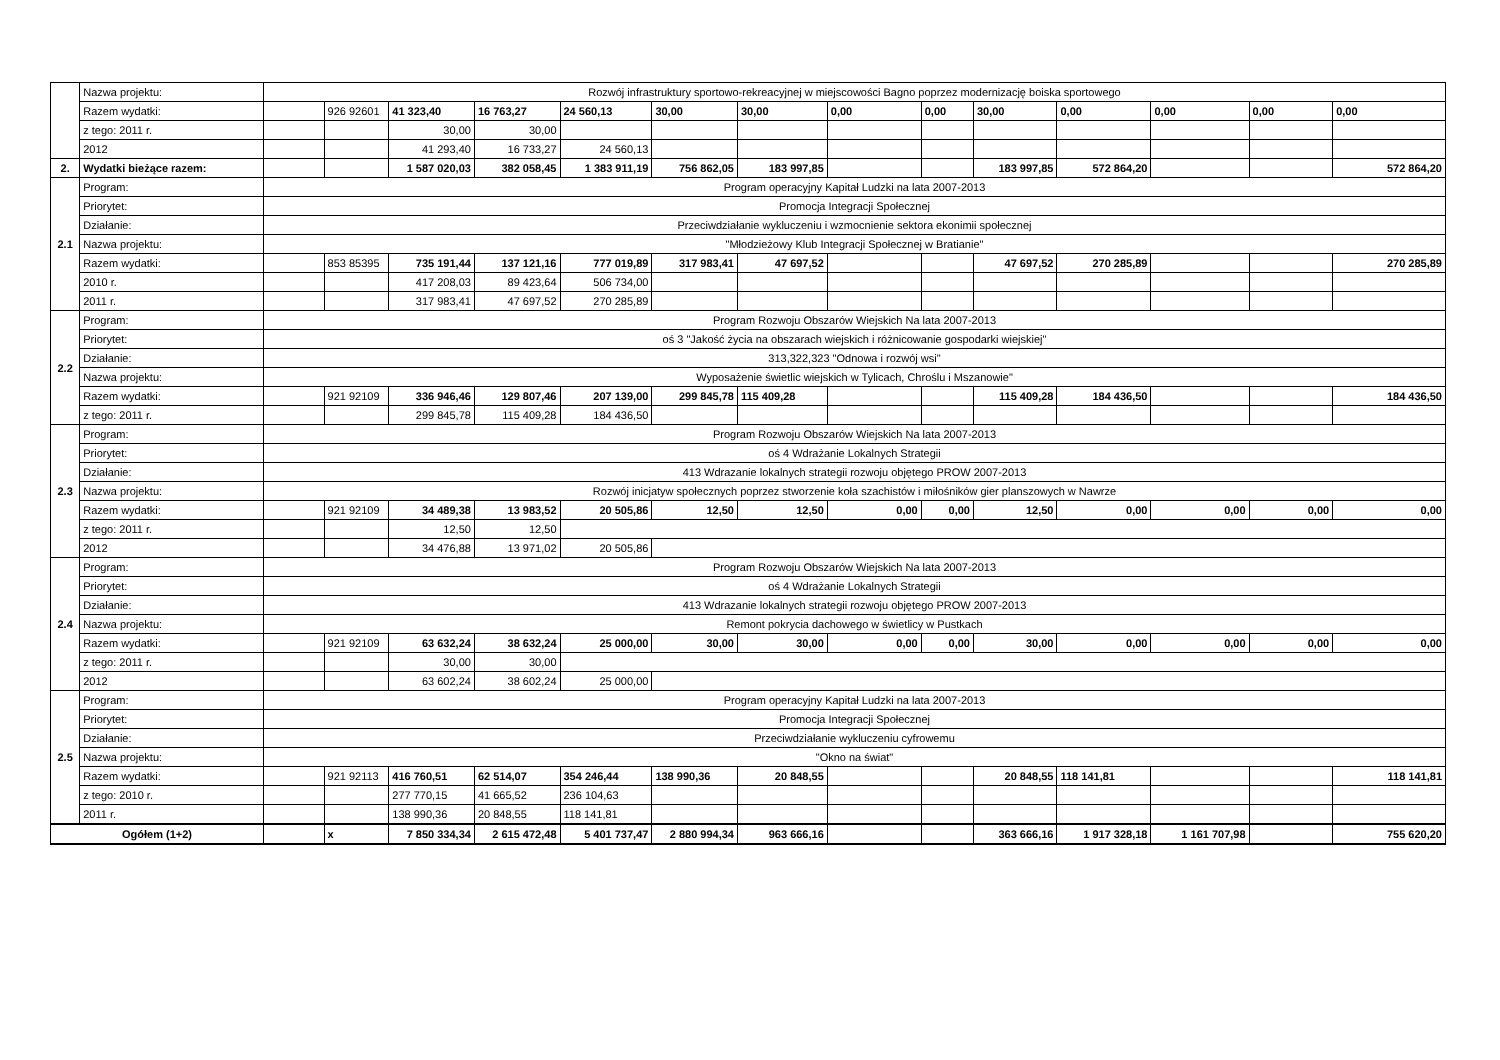| | Nazwa projektu: | Rozwój infrastruktury sportowo-rekreacyjnej w miejscowości Bagno poprzez modernizację boiska sportowego | | | | | | | | | | | | | |
| | Razem wydatki: | | 926 92601 | 41 323,40 | 16 763,27 | 24 560,13 | 30,00 | 30,00 | 0,00 | 0,00 | 30,00 | 0,00 | 0,00 | 0,00 | 0,00 |
| | z tego: 2011 r. | | | 30,00 | 30,00 | | | | | | | | | | |
| | 2012 | | | 41 293,40 | 16 733,27 | 24 560,13 | | | | | | | | | |
| 2. | Wydatki bieżące razem: | | | 1 587 020,03 | 382 058,45 | 1 383 911,19 | 756 862,05 | 183 997,85 | | | 183 997,85 | 572 864,20 | | | 572 864,20 |
| 2.1 | Program: | Program operacyjny Kapitał Ludzki na lata 2007-2013 | | | | | | | | | | | | | |
| | Priorytet: | Promocja Integracji Społecznej | | | | | | | | | | | | | |
| | Działanie: | Przeciwdziałanie wykluczeniu i wzmocnienie sektora ekonimii społecznej | | | | | | | | | | | | | |
| | Nazwa projektu: | "Młodzieżowy Klub Integracji Społecznej w Bratianie" | | | | | | | | | | | | | |
| | Razem wydatki: | | 853 85395 | 735 191,44 | 137 121,16 | 777 019,89 | 317 983,41 | 47 697,52 | | | 47 697,52 | 270 285,89 | | | 270 285,89 |
| | 2010 r. | | | 417 208,03 | 89 423,64 | 506 734,00 | | | | | | | | | |
| | 2011 r. | | | 317 983,41 | 47 697,52 | 270 285,89 | | | | | | | | | |
| 2.2 | Program: | Program Rozwoju Obszarów Wiejskich Na lata 2007-2013 | | | | | | | | | | | | | |
| | Priorytet: | oś 3 "Jakość życia na obszarach wiejskich i różnicowanie gospodarki wiejskiej" | | | | | | | | | | | | | |
| | Działanie: | 313,322,323 "Odnowa i rozwój wsi" | | | | | | | | | | | | | |
| | Nazwa projektu: | Wyposażenie świetlic wiejskich w Tylicach, Chroślu i Mszanowie" | | | | | | | | | | | | | |
| | Razem wydatki: | | 921 92109 | 336 946,46 | 129 807,46 | 207 139,00 | 299 845,78 | 115 409,28 | | | 115 409,28 | 184 436,50 | | | 184 436,50 |
| | z tego: 2011 r. | | | 299 845,78 | 115 409,28 | 184 436,50 | | | | | | | | | |
| 2.3 | Program: | Program Rozwoju Obszarów Wiejskich Na lata 2007-2013 | | | | | | | | | | | | | |
| | Priorytet: | oś 4 Wdrażanie Lokalnych Strategii | | | | | | | | | | | | | |
| | Działanie: | 413 Wdrazanie lokalnych strategii rozwoju objętego PROW 2007-2013 | | | | | | | | | | | | | |
| | Nazwa projektu: | Rozwój inicjatyw społecznych poprzez stworzenie koła szachistów i miłośników gier planszowych w Nawrze | | | | | | | | | | | | | |
| | Razem wydatki: | | 921 92109 | 34 489,38 | 13 983,52 | 20 505,86 | 12,50 | 12,50 | 0,00 | 0,00 | 12,50 | 0,00 | 0,00 | 0,00 | 0,00 |
| | z tego: 2011 r. | | | 12,50 | 12,50 | | | | | | | | | | |
| | 2012 | | | 34 476,88 | 13 971,02 | 20 505,86 | | | | | | | | | |
| 2.4 | Program: | Program Rozwoju Obszarów Wiejskich Na lata 2007-2013 | | | | | | | | | | | | | |
| | Priorytet: | oś 4 Wdrażanie Lokalnych Strategii | | | | | | | | | | | | | |
| | Działanie: | 413 Wdrazanie lokalnych strategii rozwoju objętego PROW 2007-2013 | | | | | | | | | | | | | |
| | Nazwa projektu: | Remont pokrycia dachowego w świetlicy w Pustkach | | | | | | | | | | | | | |
| | Razem wydatki: | | 921 92109 | 63 632,24 | 38 632,24 | 25 000,00 | 30,00 | 30,00 | 0,00 | 0,00 | 30,00 | 0,00 | 0,00 | 0,00 | 0,00 |
| | z tego: 2011 r. | | | 30,00 | 30,00 | | | | | | | | | | |
| | 2012 | | | 63 602,24 | 38 602,24 | 25 000,00 | | | | | | | | | |
| 2.5 | Program: | Program operacyjny Kapitał Ludzki na lata 2007-2013 | | | | | | | | | | | | | |
| | Priorytet: | Promocja Integracji Społecznej | | | | | | | | | | | | | |
| | Działanie: | Przeciwdziałanie wykluczeniu cyfrowemu | | | | | | | | | | | | | |
| | Nazwa projektu: | "Okno na świat" | | | | | | | | | | | | | |
| | Razem wydatki: | | 921 92113 | 416 760,51 | 62 514,07 | 354 246,44 | 138 990,36 | 20 848,55 | | | 20 848,55 | 118 141,81 | | | 118 141,81 |
| | z tego: 2010 r. | | | 277 770,15 | 41 665,52 | 236 104,63 | | | | | | | | | |
| | 2011 r. | | | 138 990,36 | 20 848,55 | 118 141,81 | | | | | | | | | |
| Ogółem (1+2) | | | x | 7 850 334,34 | 2 615 472,48 | 5 401 737,47 | 2 880 994,34 | 963 666,16 | | | 363 666,16 | 1 917 328,18 | 1 161 707,98 | | 755 620,20 |